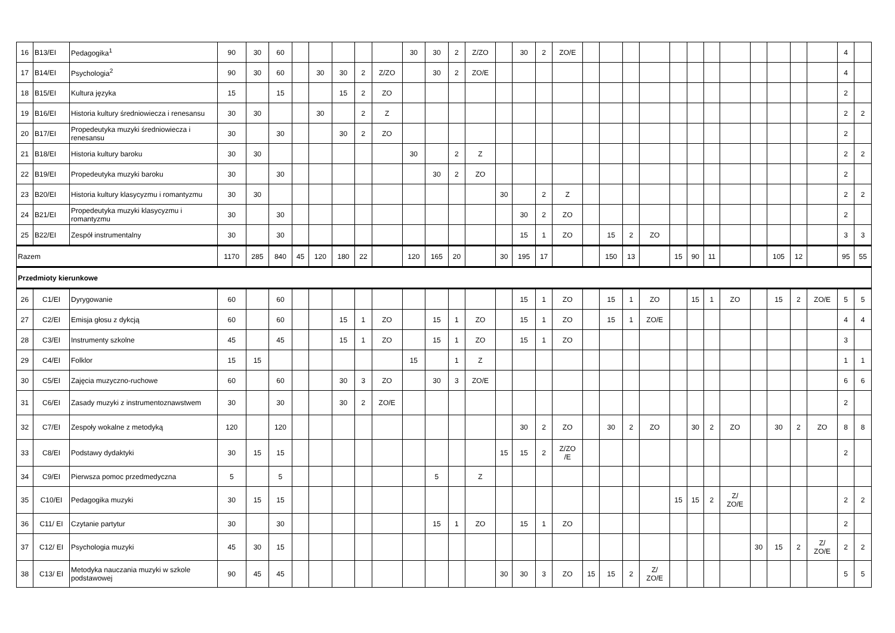| 16 | B13/EI | Pedagogika<sup>1</sup> | 90 | 30 | 60 | | | | | | 30 | 30 | 2 | Z/ZO | | 30 | 2 | ZO/E | | | | | | | | | | | | | 4 | |
| 17 | B14/EI | Psychologia<sup>2</sup> | 90 | 30 | 60 | | 30 | 30 | 2 | Z/ZO | | 30 | 2 | ZO/E | | | | | | | | | | | | | | | | | 4 | |
| 18 | B15/EI | Kultura języka | 15 | | 15 | | | 15 | 2 | ZO | | | | | | | | | | | | | | | | | | | | | 2 | |
| 19 | B16/EI | Historia kultury średniowiecza i renesansu | 30 | 30 | | | 30 | | 2 | Z | | | | | | | | | | | | | | | | | | | | | 2 | 2 |
| 20 | B17/EI | Propedeutyka muzyki średniowiecza i renesansu | 30 | | 30 | | | 30 | 2 | ZO | | | | | | | | | | | | | | | | | | | | | 2 | |
| 21 | B18/EI | Historia kultury baroku | 30 | 30 | | | | | | | 30 | | 2 | Z | | | | | | | | | | | | | | | | | 2 | 2 |
| 22 | B19/EI | Propedeutyka muzyki baroku | 30 | | 30 | | | | | | | 30 | 2 | ZO | | | | | | | | | | | | | | | | | 2 | |
| 23 | B20/EI | Historia kultury klasycyzmu i romantyzmu | 30 | 30 | | | | | | | | | | | 30 | | 2 | Z | | | | | | | | | | | | | 2 | 2 |
| 24 | B21/EI | Propedeutyka muzyki klasycyzmu i romantyzmu | 30 | | 30 | | | | | | | | | | | 30 | 2 | ZO | | | | | | | | | | | | | 2 | |
| 25 | B22/EI | Zespół instrumentalny | 30 | | 30 | | | | | | | | | | | 15 | 1 | ZO | | 15 | 2 | ZO | | | | | | | | | 3 | 3 |
| Razem | | | 1170 | 285 | 840 | 45 | 120 | 180 | 22 | | 120 | 165 | 20 | | 30 | 195 | 17 | | | 150 | 13 | | 15 | 90 | 11 | | | 105 | 12 | | 95 | 55 |
| Przedmioty kierunkowe | | | | | | | | | | | | | | | | | | | | | | | | | | | | | | | | |
| 26 | C1/EI | Dyrygowanie | 60 | | 60 | | | | | | | | | | | 15 | 1 | ZO | | 15 | 1 | ZO | | 15 | 1 | ZO | | 15 | 2 | ZO/E | 5 | 5 |
| 27 | C2/EI | Emisja głosu z dykcją | 60 | | 60 | | | 15 | 1 | ZO | | 15 | 1 | ZO | | 15 | 1 | ZO | | 15 | 1 | ZO/E | | | | | | | | | 4 | 4 |
| 28 | C3/EI | Instrumenty szkolne | 45 | | 45 | | | 15 | 1 | ZO | | 15 | 1 | ZO | | 15 | 1 | ZO | | | | | | | | | | | | | 3 | |
| 29 | C4/EI | Folklor | 15 | 15 | | | | | | | 15 | | 1 | Z | | | | | | | | | | | | | | | | | 1 | 1 |
| 30 | C5/EI | Zajęcia muzyczno-ruchowe | 60 | | 60 | | | 30 | 3 | ZO | | 30 | 3 | ZO/E | | | | | | | | | | | | | | | | | 6 | 6 |
| 31 | C6/EI | Zasady muzyki z instrumentoznawstwem | 30 | | 30 | | | 30 | 2 | ZO/E | | | | | | | | | | | | | | | | | | | | | 2 | |
| 32 | C7/EI | Zespoły wokalne z metodyką | 120 | | 120 | | | | | | | | | | | 30 | 2 | ZO | | 30 | 2 | ZO | | 30 | 2 | ZO | | 30 | 2 | ZO | 8 | 8 |
| 33 | C8/EI | Podstawy dydaktyki | 30 | 15 | 15 | | | | | | | | | | 15 | 15 | 2 | Z/ZO /E | | | | | | | | | | | | | 2 | |
| 34 | C9/EI | Pierwsza pomoc przedmedyczna | 5 | | 5 | | | | | | | 5 | | Z | | | | | | | | | | | | | | | | | | |
| 35 | C10/EI | Pedagogika muzyki | 30 | 15 | 15 | | | | | | | | | | | | | | | | | | 15 | 15 | 2 | Z/ ZO/E | | | | | 2 | 2 |
| 36 | C11/ EI | Czytanie partytur | 30 | | 30 | | | | | | | 15 | 1 | ZO | | 15 | 1 | ZO | | | | | | | | | | | | | 2 | |
| 37 | C12/ EI | Psychologia muzyki | 45 | 30 | 15 | | | | | | | | | | | | | | | | | | | | | | 30 | 15 | 2 | Z/ ZO/E | 2 | 2 |
| 38 | C13/ EI | Metodyka nauczania muzyki w szkole podstawowej | 90 | 45 | 45 | | | | | | | | | | 30 | 30 | 3 | ZO | 15 | 15 | 2 | Z/ ZO/E | | | | | | | | | 5 | 5 |